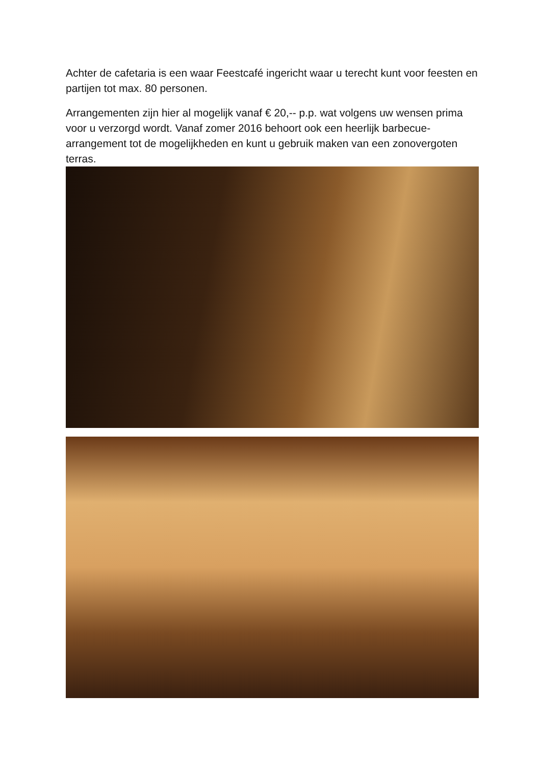Achter de cafetaria is een waar Feestcafé ingericht waar u terecht kunt voor feesten en partijen tot max. 80 personen.
Arrangementen zijn hier al mogelijk vanaf € 20,-- p.p. wat volgens uw wensen prima voor u verzorgd wordt. Vanaf zomer 2016 behoort ook een heerlijk barbecue-arrangement tot de mogelijkheden en kunt u gebruik maken van een zonovergoten terras.